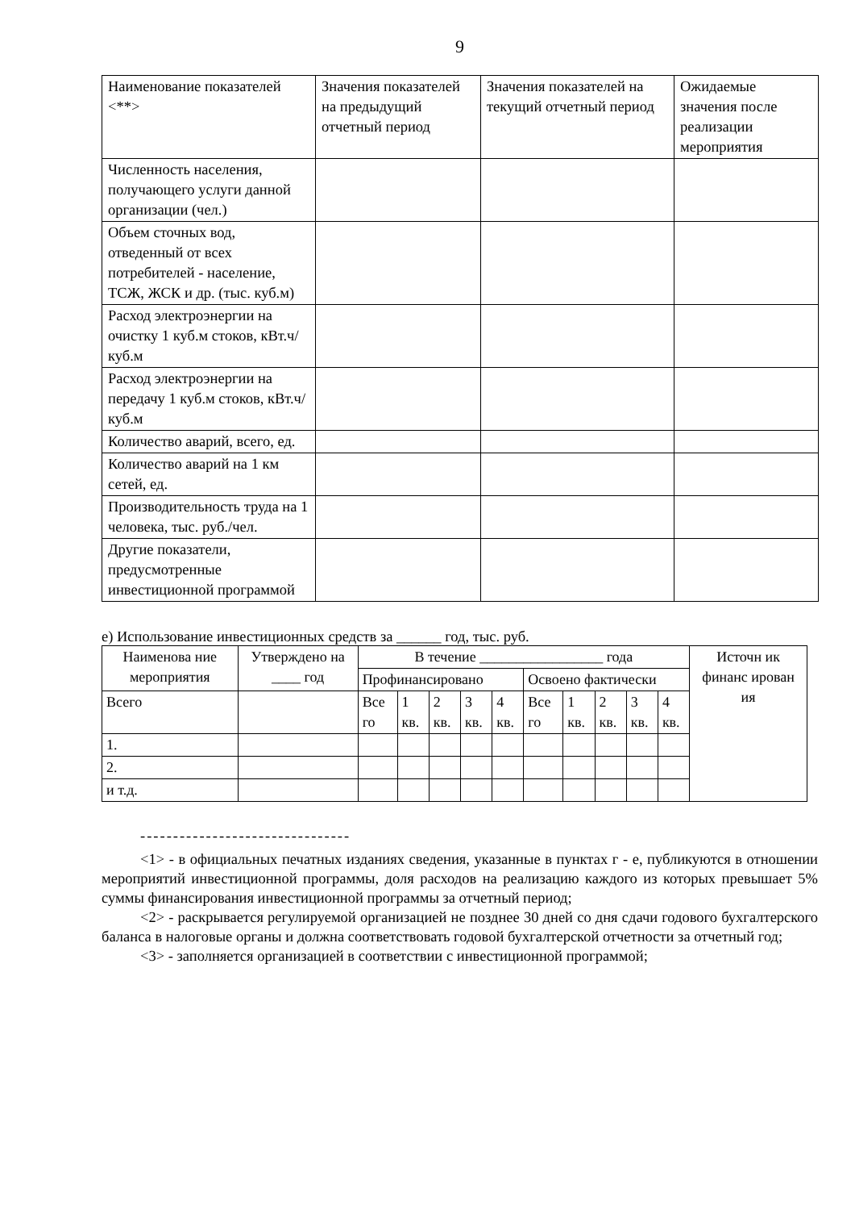9
| Наименование показателей <**> | Значения показателей на предыдущий отчетный период | Значения показателей на текущий отчетный период | Ожидаемые значения после реализации мероприятия |
| --- | --- | --- | --- |
| Численность населения, получающего услуги данной организации (чел.) | | | |
| Объем сточных вод, отведенный от всех потребителей - население, ТСЖ, ЖСК и др. (тыс. куб.м) | | | |
| Расход электроэнергии на очистку 1 куб.м стоков, кВт.ч/куб.м | | | |
| Расход электроэнергии на передачу 1 куб.м стоков, кВт.ч/куб.м | | | |
| Количество аварий, всего, ед. | | | |
| Количество аварий на 1 км сетей, ед. | | | |
| Производительность труда на 1 человека, тыс. руб./чел. | | | |
| Другие показатели, предусмотренные инвестиционной программой | | | |
е) Использование инвестиционных средств за ______ год, тыс. руб.
| Наименова ние мероприятия | Утверждено на ____ год | В течение _________________ года | | | | | | | | | | Источн ик финанс ирован ия |
| --- | --- | --- | --- | --- | --- | --- | --- | --- | --- | --- | --- | --- |
| | | Профинансировано | | | | | Освоено фактически | | | | | |
| Всего | | Все го | 1 кв. | 2 кв. | 3 кв. | 4 кв. | Все го | 1 кв. | 2 кв. | 3 кв. | 4 кв. | |
| 1. | | | | | | | | | | | | |
| 2. | | | | | | | | | | | | |
| и т.д. | | | | | | | | | | | | |
--------------------------------
<1> - в официальных печатных изданиях сведения, указанные в пунктах г - е, публикуются в отношении мероприятий инвестиционной программы, доля расходов на реализацию каждого из которых превышает 5% суммы финансирования инвестиционной программы за отчетный период;
<2> - раскрывается регулируемой организацией не позднее 30 дней со дня сдачи годового бухгалтерского баланса в налоговые органы и должна соответствовать годовой бухгалтерской отчетности за отчетный год;
<3> - заполняется организацией в соответствии с инвестиционной программой;